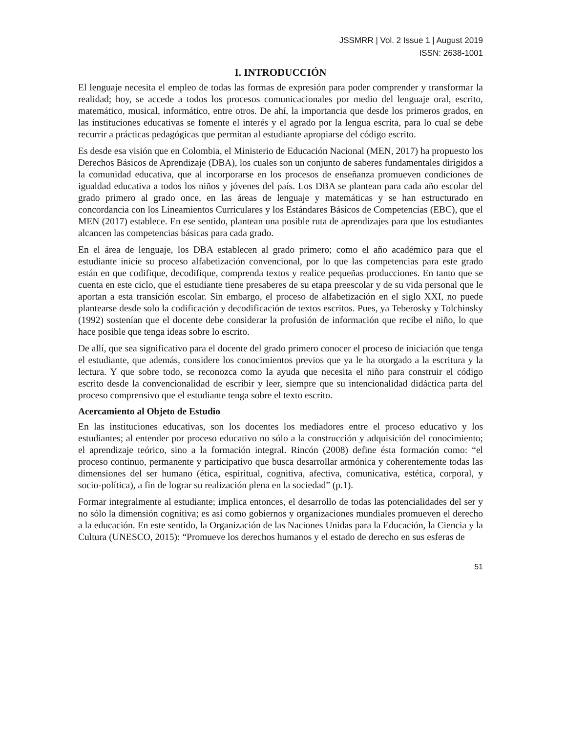JSSMRR | Vol. 2 Issue 1 | August 2019
ISSN: 2638-1001
I. INTRODUCCIÓN
El lenguaje necesita el empleo de todas las formas de expresión para poder comprender y transformar la realidad; hoy, se accede a todos los procesos comunicacionales por medio del lenguaje oral, escrito, matemático, musical, informático, entre otros. De ahí, la importancia que desde los primeros grados, en las instituciones educativas se fomente el interés y el agrado por la lengua escrita, para lo cual se debe recurrir a prácticas pedagógicas que permitan al estudiante apropiarse del código escrito.
Es desde esa visión que en Colombia, el Ministerio de Educación Nacional (MEN, 2017) ha propuesto los Derechos Básicos de Aprendizaje (DBA), los cuales son un conjunto de saberes fundamentales dirigidos a la comunidad educativa, que al incorporarse en los procesos de enseñanza promueven condiciones de igualdad educativa a todos los niños y jóvenes del país. Los DBA se plantean para cada año escolar del grado primero al grado once, en las áreas de lenguaje y matemáticas y se han estructurado en concordancia con los Lineamientos Curriculares y los Estándares Básicos de Competencias (EBC), que el MEN (2017) establece. En ese sentido, plantean una posible ruta de aprendizajes para que los estudiantes alcancen las competencias básicas para cada grado.
En el área de lenguaje, los DBA establecen al grado primero; como el año académico para que el estudiante inicie su proceso alfabetización convencional, por lo que las competencias para este grado están en que codifique, decodifique, comprenda textos y realice pequeñas producciones. En tanto que se cuenta en este ciclo, que el estudiante tiene presaberes de su etapa preescolar y de su vida personal que le aportan a esta transición escolar. Sin embargo, el proceso de alfabetización en el siglo XXI, no puede plantearse desde solo la codificación y decodificación de textos escritos. Pues, ya Teberosky y Tolchinsky (1992) sostenían que el docente debe considerar la profusión de información que recibe el niño, lo que hace posible que tenga ideas sobre lo escrito.
De allí, que sea significativo para el docente del grado primero conocer el proceso de iniciación que tenga el estudiante, que además, considere los conocimientos previos que ya le ha otorgado a la escritura y la lectura. Y que sobre todo, se reconozca como la ayuda que necesita el niño para construir el código escrito desde la convencionalidad de escribir y leer, siempre que su intencionalidad didáctica parta del proceso comprensivo que el estudiante tenga sobre el texto escrito.
Acercamiento al Objeto de Estudio
En las instituciones educativas, son los docentes los mediadores entre el proceso educativo y los estudiantes; al entender por proceso educativo no sólo a la construcción y adquisición del conocimiento; el aprendizaje teórico, sino a la formación integral. Rincón (2008) define ésta formación como: “el proceso continuo, permanente y participativo que busca desarrollar armónica y coherentemente todas las dimensiones del ser humano (ética, espiritual, cognitiva, afectiva, comunicativa, estética, corporal, y socio-política), a fin de lograr su realización plena en la sociedad” (p.1).
Formar integralmente al estudiante; implica entonces, el desarrollo de todas las potencialidades del ser y no sólo la dimensión cognitiva; es así como gobiernos y organizaciones mundiales promueven el derecho a la educación. En este sentido, la Organización de las Naciones Unidas para la Educación, la Ciencia y la Cultura (UNESCO, 2015): “Promueve los derechos humanos y el estado de derecho en sus esferas de
51